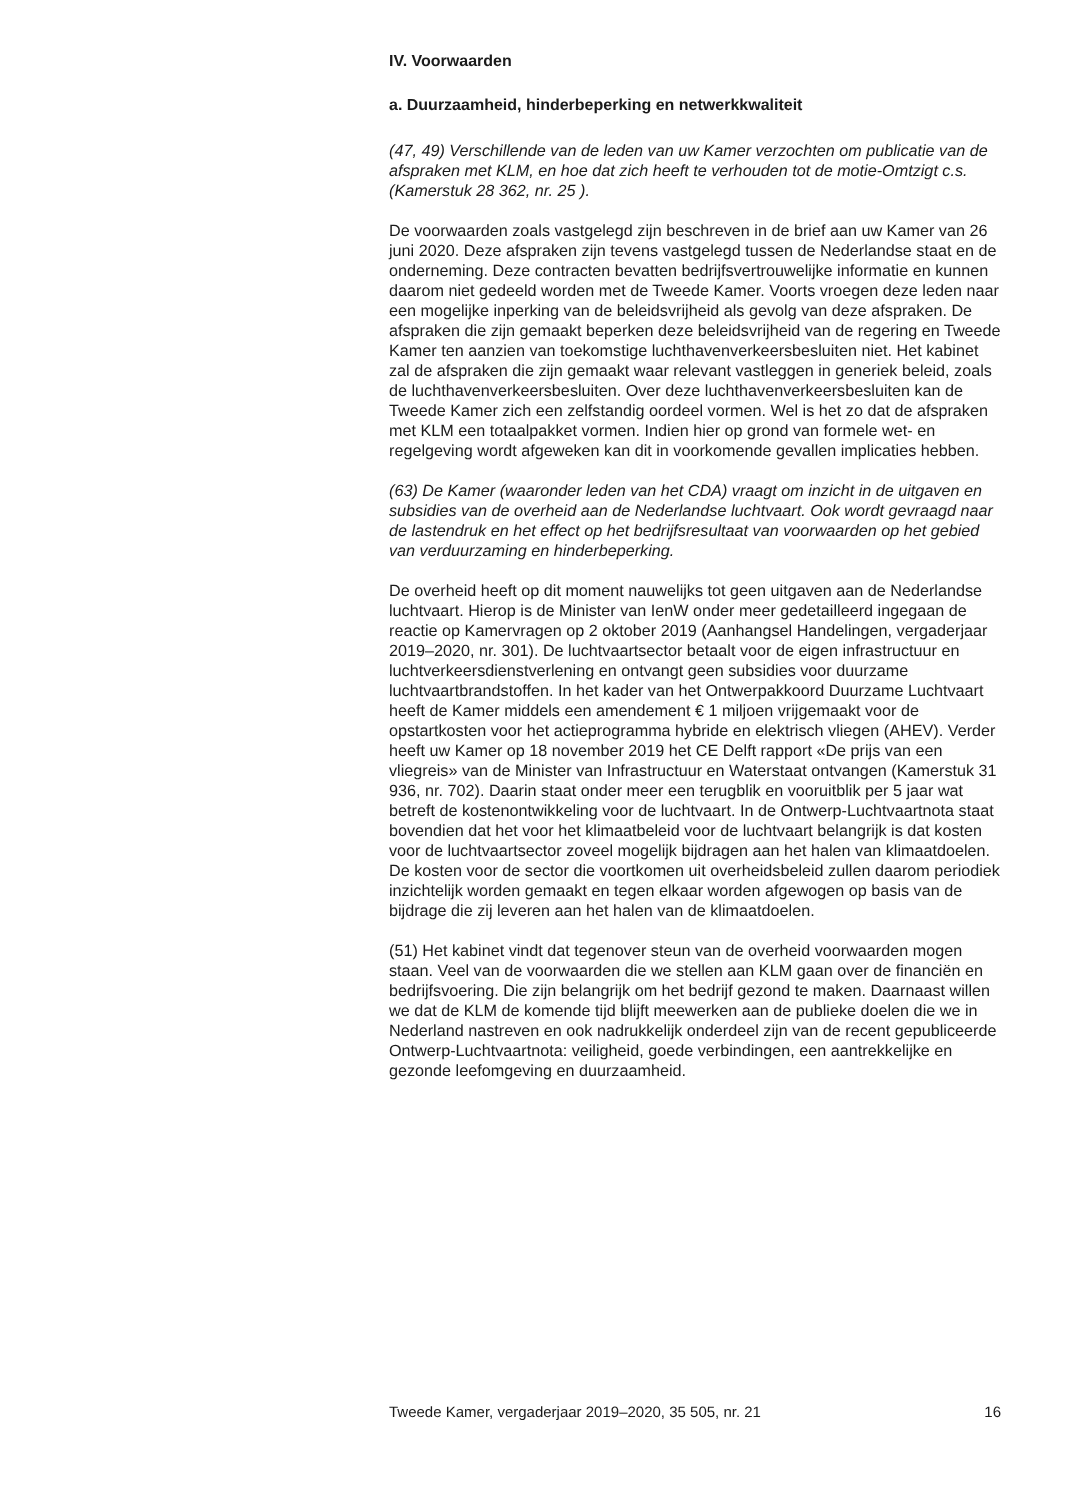IV. Voorwaarden
a. Duurzaamheid, hinderbeperking en netwerkkwaliteit
(47, 49) Verschillende van de leden van uw Kamer verzochten om publicatie van de afspraken met KLM, en hoe dat zich heeft te verhouden tot de motie-Omtzigt c.s. (Kamerstuk 28 362, nr. 25 ).
De voorwaarden zoals vastgelegd zijn beschreven in de brief aan uw Kamer van 26 juni 2020. Deze afspraken zijn tevens vastgelegd tussen de Nederlandse staat en de onderneming. Deze contracten bevatten bedrijfsvertrouwelijke informatie en kunnen daarom niet gedeeld worden met de Tweede Kamer. Voorts vroegen deze leden naar een mogelijke inperking van de beleidsvrijheid als gevolg van deze afspraken. De afspraken die zijn gemaakt beperken deze beleidsvrijheid van de regering en Tweede Kamer ten aanzien van toekomstige luchthavenverkeersbesluiten niet. Het kabinet zal de afspraken die zijn gemaakt waar relevant vastleggen in generiek beleid, zoals de luchthavenverkeersbesluiten. Over deze luchthavenverkeersbesluiten kan de Tweede Kamer zich een zelfstandig oordeel vormen. Wel is het zo dat de afspraken met KLM een totaalpakket vormen. Indien hier op grond van formele wet- en regelgeving wordt afgeweken kan dit in voorkomende gevallen implicaties hebben.
(63) De Kamer (waaronder leden van het CDA) vraagt om inzicht in de uitgaven en subsidies van de overheid aan de Nederlandse luchtvaart. Ook wordt gevraagd naar de lastendruk en het effect op het bedrijfsresultaat van voorwaarden op het gebied van verduurzaming en hinderbeperking.
De overheid heeft op dit moment nauwelijks tot geen uitgaven aan de Nederlandse luchtvaart. Hierop is de Minister van IenW onder meer gedetailleerd ingegaan de reactie op Kamervragen op 2 oktober 2019 (Aanhangsel Handelingen, vergaderjaar 2019–2020, nr. 301). De luchtvaartsector betaalt voor de eigen infrastructuur en luchtverkeersdienstverlening en ontvangt geen subsidies voor duurzame luchtvaartbrandstoffen. In het kader van het Ontwerpakkoord Duurzame Luchtvaart heeft de Kamer middels een amendement € 1 miljoen vrijgemaakt voor de opstartkosten voor het actieprogramma hybride en elektrisch vliegen (AHEV). Verder heeft uw Kamer op 18 november 2019 het CE Delft rapport «De prijs van een vliegreis» van de Minister van Infrastructuur en Waterstaat ontvangen (Kamerstuk 31 936, nr. 702). Daarin staat onder meer een terugblik en vooruitblik per 5 jaar wat betreft de kostenontwikkeling voor de luchtvaart. In de Ontwerp-Luchtvaartnota staat bovendien dat het voor het klimaatbeleid voor de luchtvaart belangrijk is dat kosten voor de luchtvaartsector zoveel mogelijk bijdragen aan het halen van klimaatdoelen. De kosten voor de sector die voortkomen uit overheidsbeleid zullen daarom periodiek inzichtelijk worden gemaakt en tegen elkaar worden afgewogen op basis van de bijdrage die zij leveren aan het halen van de klimaatdoelen.
(51) Het kabinet vindt dat tegenover steun van de overheid voorwaarden mogen staan. Veel van de voorwaarden die we stellen aan KLM gaan over de financiën en bedrijfsvoering. Die zijn belangrijk om het bedrijf gezond te maken. Daarnaast willen we dat de KLM de komende tijd blijft meewerken aan de publieke doelen die we in Nederland nastreven en ook nadrukkelijk onderdeel zijn van de recent gepubliceerde Ontwerp-Luchtvaartnota: veiligheid, goede verbindingen, een aantrekkelijke en gezonde leefomgeving en duurzaamheid.
Tweede Kamer, vergaderjaar 2019–2020, 35 505, nr. 21 16